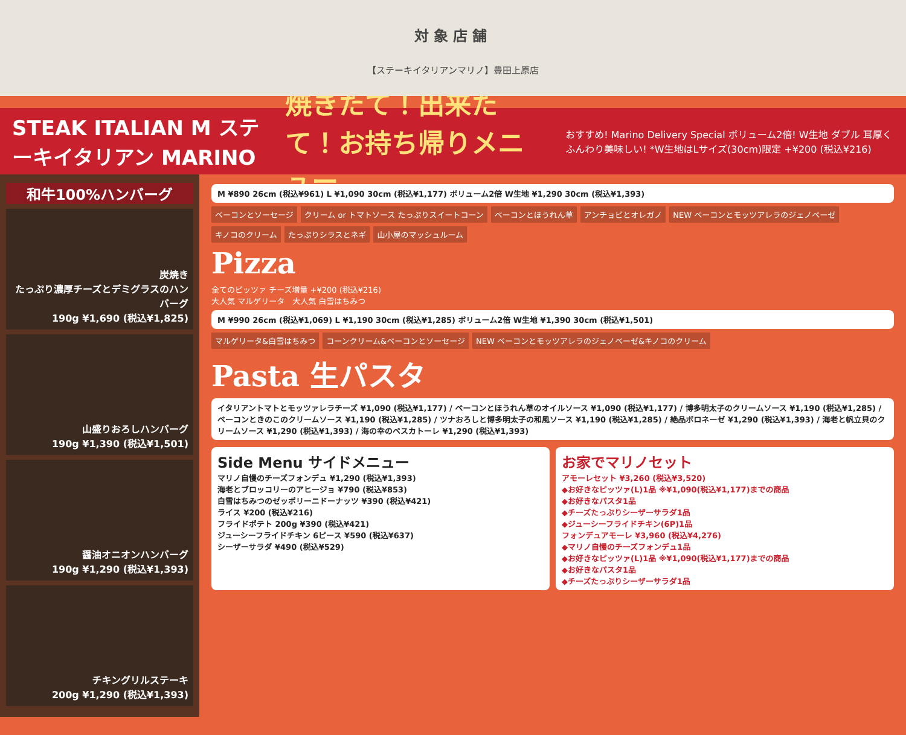対象店舗
【ステーキイタリアンマリノ】豊田上原店
STEAK ITALIAN M ステーキイタリアン MARINO
焼きたて！出来たて！お持ち帰りメニュー
おすすめ! Marino Delivery Special ボリューム2倍! W生地 ダブル 耳厚くふんわり美味しい! *W生地はLサイズ(30cm)限定 +¥200 (税込¥216)
和牛100%ハンバーグ
炭焼き
たっぷり濃厚チーズとデミグラスのハンバーグ
190g ¥1,690 (税込¥1,825)
山盛りおろしハンバーグ
190g ¥1,390 (税込¥1,501)
醤油オニオンハンバーグ
190g ¥1,290 (税込¥1,393)
チキングリルステーキ
200g ¥1,290 (税込¥1,393)
M ¥890 26cm (税込¥961) L ¥1,090 30cm (税込¥1,177) ボリューム2倍 W生地 ¥1,290 30cm (税込¥1,393)
ベーコンとソーセージ クリーム or トマトソース たっぷりスイートコーン ベーコンとほうれん草 アンチョビとオレガノ NEW ベーコンとモッツアレラのジェノベーゼ キノコのクリーム たっぷりシラスとネギ 山小屋のマッシュルーム
Pizza
全てのピッツァ チーズ増量 +¥200 (税込¥216)
大人気 マルゲリータ　大人気 白雪はちみつ
M ¥990 26cm (税込¥1,069) L ¥1,190 30cm (税込¥1,285) ボリューム2倍 W生地 ¥1,390 30cm (税込¥1,501)
マルゲリータ&白雪はちみつ コーンクリーム&ベーコンとソーセージ NEW ベーコンとモッツアレラのジェノベーゼ&キノコのクリーム
Pasta 生パスタ
イタリアントマトとモッツァレラチーズ ¥1,090 (税込¥1,177) / ベーコンとほうれん草のオイルソース ¥1,090 (税込¥1,177) / 博多明太子のクリームソース ¥1,190 (税込¥1,285) / ベーコンときのこのクリームソース ¥1,190 (税込¥1,285) / ツナおろしと博多明太子の和風ソース ¥1,190 (税込¥1,285) / 絶品ボロネーゼ ¥1,290 (税込¥1,393) / 海老と帆立貝のクリームソース ¥1,290 (税込¥1,393) / 海の幸のペスカトーレ ¥1,290 (税込¥1,393)
Side Menu サイドメニュー
マリノ自慢のチーズフォンデュ ¥1,290 (税込¥1,393)
海老とブロッコリーのアヒージョ ¥790 (税込¥853)
白雪はちみつのゼッポリーニドーナッツ ¥390 (税込¥421)
ライス ¥200 (税込¥216)
フライドポテト 200g ¥390 (税込¥421)
ジューシーフライドチキン 6ピース ¥590 (税込¥637)
シーザーサラダ ¥490 (税込¥529)
お家でマリノセット
アモーレセット ¥3,260 (税込¥3,520)
◆お好きなピッツァ(L)1品 ※¥1,090(税込¥1,177)までの商品
◆お好きなパスタ1品
◆チーズたっぷりシーザーサラダ1品
◆ジューシーフライドチキン(6P)1品
フォンデュアモーレ ¥3,960 (税込¥4,276)
◆マリノ自慢のチーズフォンデュ1品
◆お好きなピッツァ(L)1品 ※¥1,090(税込¥1,177)までの商品
◆お好きなパスタ1品
◆チーズたっぷりシーザーサラダ1品